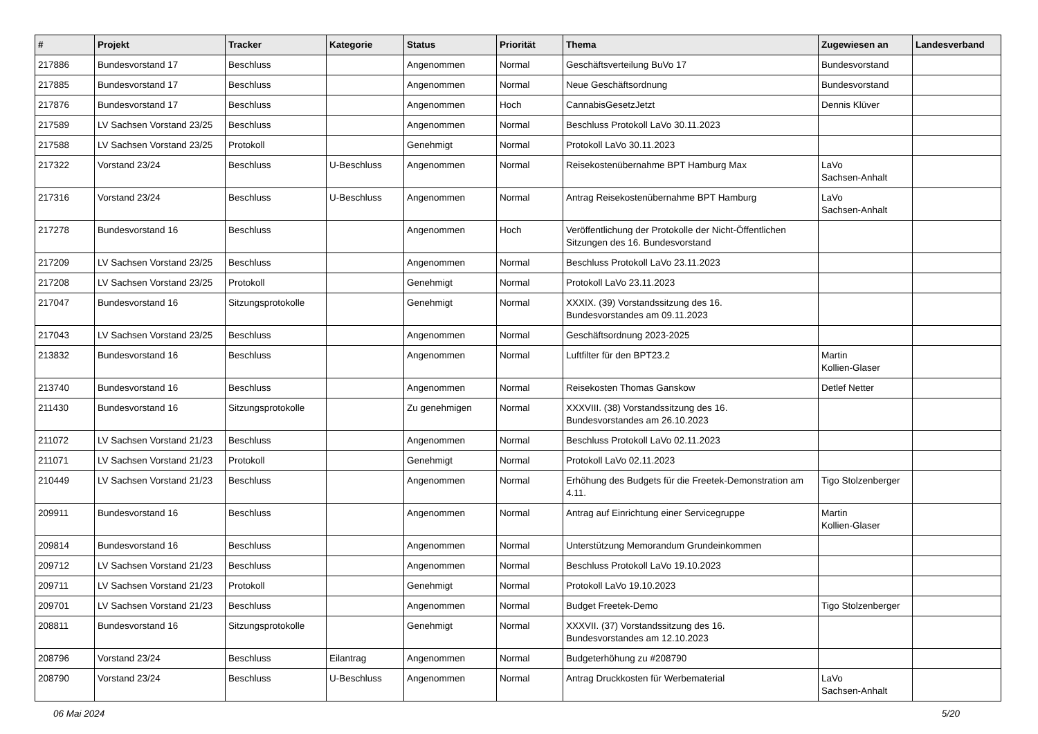| # | Projekt | Tracker | Kategorie | Status | Priorität | Thema | Zugewiesen an | Landesverband |
| --- | --- | --- | --- | --- | --- | --- | --- | --- |
| 217886 | Bundesvorstand 17 | Beschluss | | Angenommen | Normal | Geschäftsverteilung BuVo 17 | Bundesvorstand | |
| 217885 | Bundesvorstand 17 | Beschluss | | Angenommen | Normal | Neue Geschäftsordnung | Bundesvorstand | |
| 217876 | Bundesvorstand 17 | Beschluss | | Angenommen | Hoch | CannabisGesetzJetzt | Dennis Klüver | |
| 217589 | LV Sachsen Vorstand 23/25 | Beschluss | | Angenommen | Normal | Beschluss Protokoll LaVo 30.11.2023 | | |
| 217588 | LV Sachsen Vorstand 23/25 | Protokoll | | Genehmigt | Normal | Protokoll LaVo 30.11.2023 | | |
| 217322 | Vorstand 23/24 | Beschluss | U-Beschluss | Angenommen | Normal | Reisekostenübernahme BPT Hamburg Max | LaVo Sachsen-Anhalt | |
| 217316 | Vorstand 23/24 | Beschluss | U-Beschluss | Angenommen | Normal | Antrag Reisekostenübernahme BPT Hamburg | LaVo Sachsen-Anhalt | |
| 217278 | Bundesvorstand 16 | Beschluss | | Angenommen | Hoch | Veröffentlichung der Protokolle der Nicht-Öffentlichen Sitzungen des 16. Bundesvorstand | | |
| 217209 | LV Sachsen Vorstand 23/25 | Beschluss | | Angenommen | Normal | Beschluss Protokoll LaVo 23.11.2023 | | |
| 217208 | LV Sachsen Vorstand 23/25 | Protokoll | | Genehmigt | Normal | Protokoll LaVo 23.11.2023 | | |
| 217047 | Bundesvorstand 16 | Sitzungsprotokolle | | Genehmigt | Normal | XXXIX. (39) Vorstandssitzung des 16. Bundesvorstandes am 09.11.2023 | | |
| 217043 | LV Sachsen Vorstand 23/25 | Beschluss | | Angenommen | Normal | Geschäftsordnung 2023-2025 | | |
| 213832 | Bundesvorstand 16 | Beschluss | | Angenommen | Normal | Luftfilter für den BPT23.2 | Martin Kollien-Glaser | |
| 213740 | Bundesvorstand 16 | Beschluss | | Angenommen | Normal | Reisekosten Thomas Ganskow | Detlef Netter | |
| 211430 | Bundesvorstand 16 | Sitzungsprotokolle | | Zu genehmigen | Normal | XXXVIII. (38) Vorstandssitzung des 16. Bundesvorstandes am 26.10.2023 | | |
| 211072 | LV Sachsen Vorstand 21/23 | Beschluss | | Angenommen | Normal | Beschluss Protokoll LaVo 02.11.2023 | | |
| 211071 | LV Sachsen Vorstand 21/23 | Protokoll | | Genehmigt | Normal | Protokoll LaVo 02.11.2023 | | |
| 210449 | LV Sachsen Vorstand 21/23 | Beschluss | | Angenommen | Normal | Erhöhung des Budgets für die Freetek-Demonstration am 4.11. | Tigo Stolzenberger | |
| 209911 | Bundesvorstand 16 | Beschluss | | Angenommen | Normal | Antrag auf Einrichtung einer Servicegruppe | Martin Kollien-Glaser | |
| 209814 | Bundesvorstand 16 | Beschluss | | Angenommen | Normal | Unterstützung Memorandum Grundeinkommen | | |
| 209712 | LV Sachsen Vorstand 21/23 | Beschluss | | Angenommen | Normal | Beschluss Protokoll LaVo 19.10.2023 | | |
| 209711 | LV Sachsen Vorstand 21/23 | Protokoll | | Genehmigt | Normal | Protokoll LaVo 19.10.2023 | | |
| 209701 | LV Sachsen Vorstand 21/23 | Beschluss | | Angenommen | Normal | Budget Freetek-Demo | Tigo Stolzenberger | |
| 208811 | Bundesvorstand 16 | Sitzungsprotokolle | | Genehmigt | Normal | XXXVII. (37) Vorstandssitzung des 16. Bundesvorstandes am 12.10.2023 | | |
| 208796 | Vorstand 23/24 | Beschluss | Eilantrag | Angenommen | Normal | Budgeterhöhung zu #208790 | | |
| 208790 | Vorstand 23/24 | Beschluss | U-Beschluss | Angenommen | Normal | Antrag Druckkosten für Werbematerial | LaVo Sachsen-Anhalt | |
06 Mai 2024 5/20